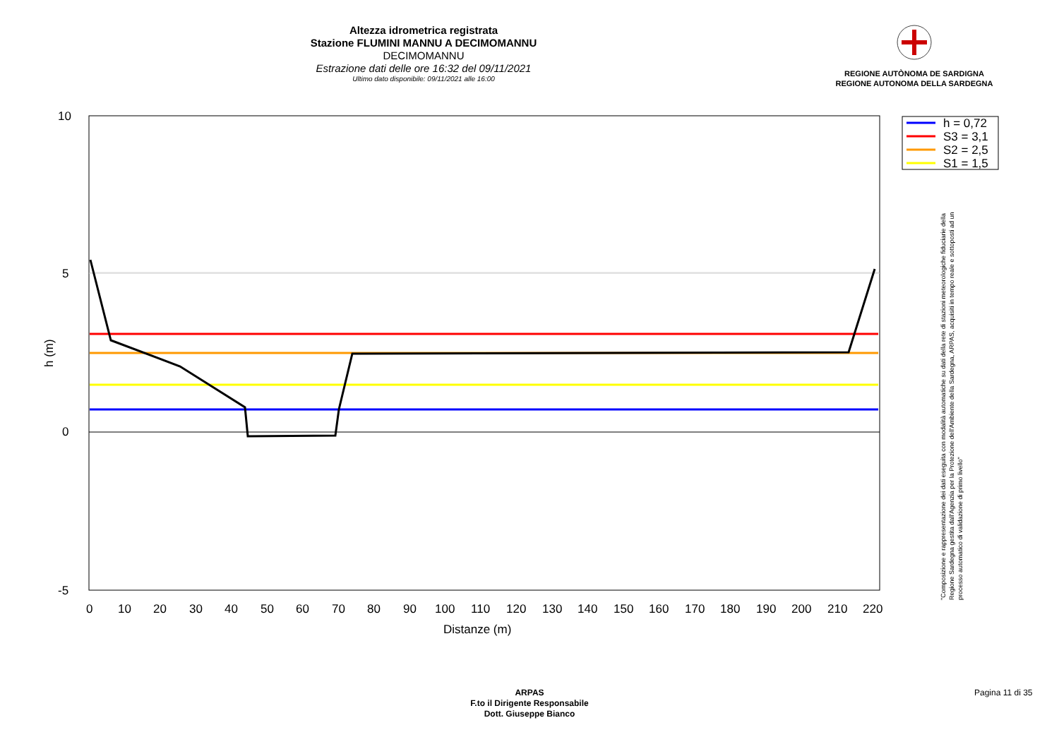Altezza idrometrica registrata
Stazione FLUMINI MANNU A DECIMOMANNU
DECIMOMANNU
Estrazione dati delle ore 16:32 del 09/11/2021
Ultimo dato disponibile: 09/11/2021 alle 16:00
REGIONE AUTÒNOMA DE SARDIGNA
REGIONE AUTONOMA DELLA SARDEGNA
10
5
0
-5
h (m)
0
10
20
30
40
50
60
70
80
90
100
110
120
130
140
150
160
170
180
190
200
210
220
Distanze (m)
h = 0,72
S3 = 3,1
S2 = 2,5
S1 = 1,5
"Composizione e rappresentazione dei dati eseguita con modalità automatiche su dati della rete di stazioni meteorologiche fiduciarie della Regione Sardegna gestita dall'Agenzia per la Protezione dell'Ambiente della Sardegna, ARPAS, acquisiti in tempo reale e sottoposti ad un processo automatico di validazione di primo livello"
ARPAS
F.to il Dirigente Responsabile
Dott. Giuseppe Bianco
Pagina 11 di 35